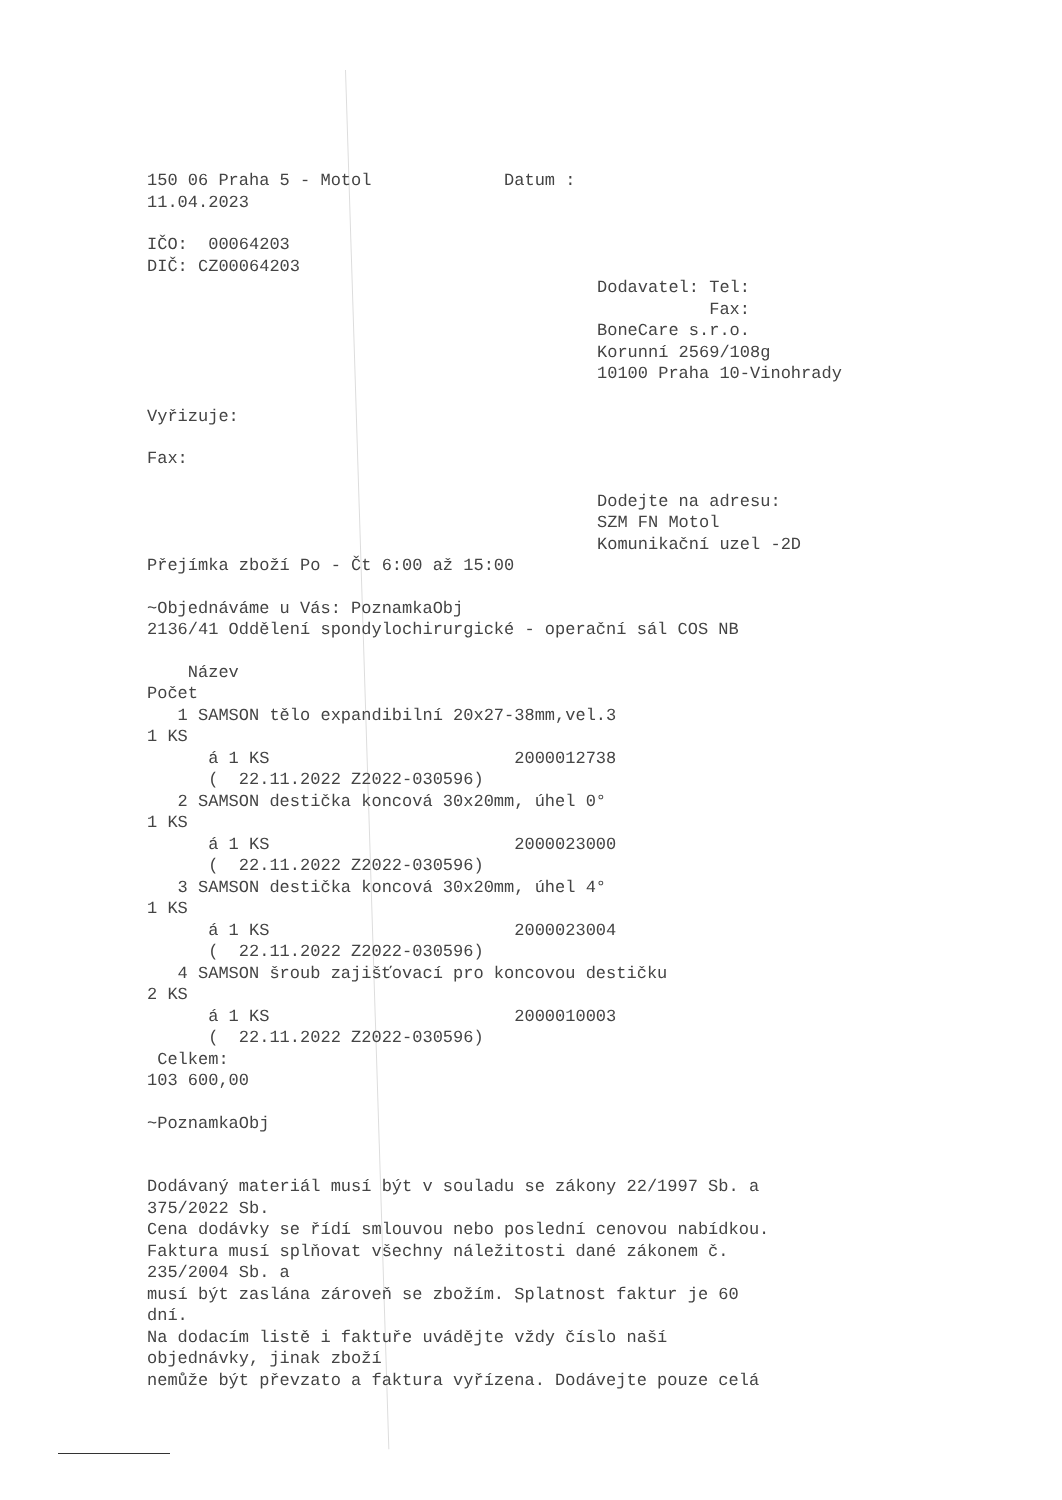150 06 Praha 5 - Motol Datum :
11.04.2023
IČO: 00064203
DIČ: CZ00064203
Dodavatel: Tel:
Fax:
BoneCare s.r.o.
Korunní 2569/108g
10100 Praha 10-Vinohrady
Vyřizuje:
Fax:
Dodejte na adresu:
SZM FN Motol
Komunikační uzel -2D
Přejímka zboží Po - Čt 6:00 až 15:00
~Objednáváme u Vás: PoznamkaObj
2136/41 Oddělení spondylochirurgické - operační sál COS NB
Název
Počet
1 SAMSON tělo expandibilní 20x27-38mm,vel.3
1 KS
á 1 KS 2000012738
( 22.11.2022 Z2022-030596)
2 SAMSON destička koncová 30x20mm, úhel 0°
1 KS
á 1 KS 2000023000
( 22.11.2022 Z2022-030596)
3 SAMSON destička koncová 30x20mm, úhel 4°
1 KS
á 1 KS 2000023004
( 22.11.2022 Z2022-030596)
4 SAMSON šroub zajišťovací pro koncovou destičku
2 KS
á 1 KS 2000010003
( 22.11.2022 Z2022-030596)
Celkem:
103 600,00
~PoznamkaObj
Dodávaný materiál musí být v souladu se zákony 22/1997 Sb. a
375/2022 Sb.
Cena dodávky se řídí smlouvou nebo poslední cenovou nabídkou.
Faktura musí splňovat všechny náležitosti dané zákonem č.
235/2004 Sb. a
musí být zaslána zároveň se zbožím. Splatnost faktur je 60
dní.
Na dodacím listě i faktuře uvádějte vždy číslo naší
objednávky, jinak zboží
nemůže být převzato a faktura vyřízena. Dodávejte pouze celá